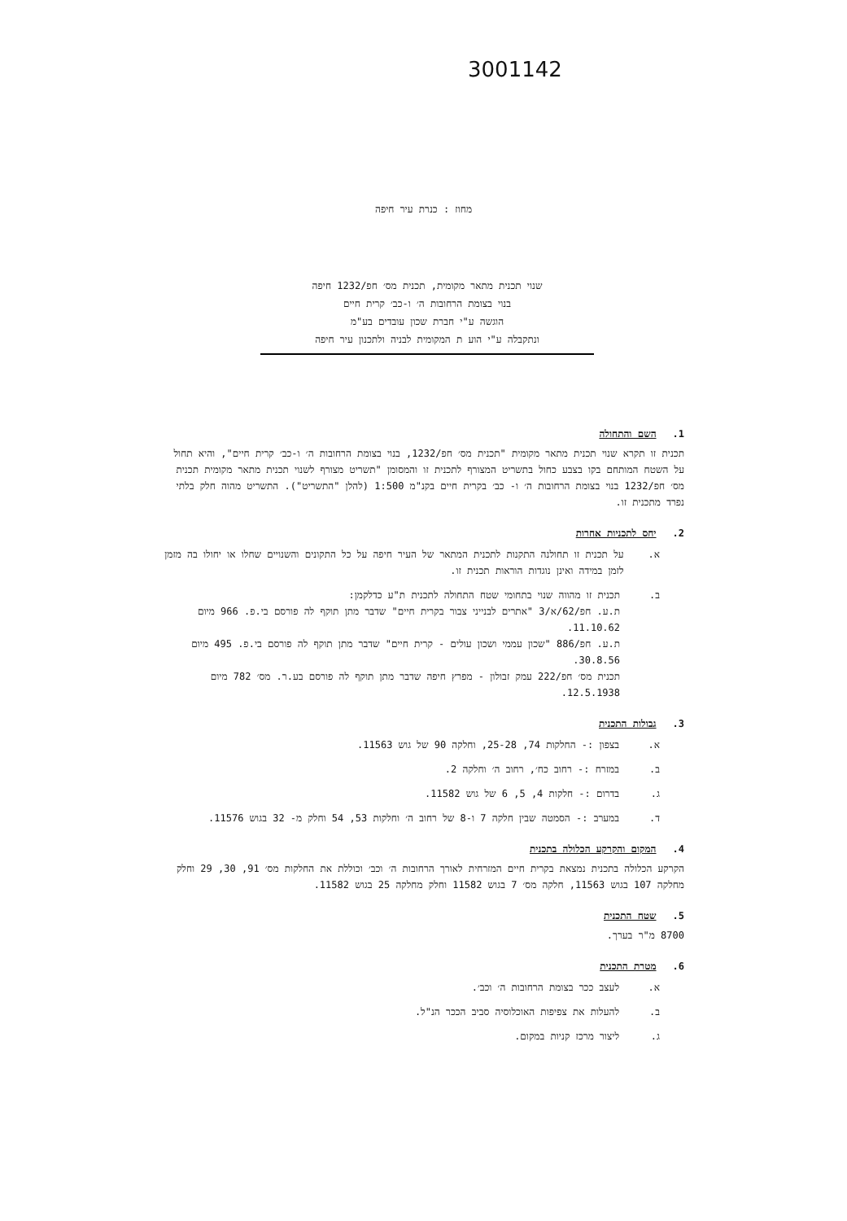3001142
מחוז : כנרת עיר חיפה
שנוי תכנית מתאר מקומית, תכנית מס׳ חפ/1232 חיפה
בנוי בצומת הרחובות ה׳ ו-כב׳ קרית חיים
הוגשה ע"י חברת שכון עובדים בע"מ
ונתקבלה ע"י הוע ת המקומית לבניה ולתכנון עיר חיפה
1. השם והתחולה
תכנית זו תקרא שנוי תכנית מתאר מקומית "תכנית מס׳ חפ/1232, בנוי בצומת הרחובות ה׳ ו-כב׳ קרית חיים", והיא תחול על השטח המותחם בקו בצבע כחול בתשריט המצורף לתכנית זו והמסומן "תשריט מצורף לשנוי תכנית מתאר מקומית תכנית מס׳ חפ/1232 בנוי בצומת הרחובות ה׳ ו- כב׳ בקרית חיים בקנ"מ 1:500 (להלן "התשריט"). התשריט מהוה חלק בלתי נפרד מתכנית זו.
2. יחס לתכניות אחרות
א. על תכנית זו תחולנה התקנות לתכנית המתאר של העיר חיפה על כל התקונים והשנויים שחלו או יחולו בה מזמן לזמן במידה ואינן נוגדות הוראות תכנית זו.
ב. תכנית זו מהווה שנוי בתחומי שטח התחולה לתכנית ת"ע כדלקמן:
ת.ע. חפ/62/א/3 "אתרים לבנייני צבור בקרית חיים" שדבר מתן תוקף לה פורסם בי.פ. 966 מיום 11.10.62.
ת.ע. חפ/886 "שכון עממי ושכון עולים - קרית חיים" שדבר מתן תוקף לה פורסם בי.פ. 495 מיום 30.8.56.
תכנית מס׳ חפ/222 עמק זבולון - מפרץ חיפה שדבר מתן תוקף לה פורסם בע.ר. מס׳ 782 מיום 12.5.1938.
3. גבולות התכנית
א. בצפון :- החלקות 74, 25-28, וחלקה 90 של גוש 11563.
ב. במזרח :- רחוב כח׳, רחוב ה׳ וחלקה 2.
ג. בדרום :- חלקות 4, 5, 6 של גוש 11582.
ד. במערב :- הסמטה שבין חלקה 7 ו-8 של רחוב ה׳ וחלקות 53, 54 וחלק מ- 32 בגוש 11576.
4. המקום והקרקע הכלולה בתכנית
הקרקע הכלולה בתכנית נמצאת בקרית חיים המזרחית לאורך הרחובות ה׳ וכב׳ וכוללת את החלקות מס׳ 91, 30, 29 וחלק מחלקה 107 בגוש 11563, חלקה מס׳ 7 בגוש 11582 וחלק מחלקה 25 בגוש 11582.
5. שטח התכנית
8700 מ"ר בערך.
6. מטרת התכנית
א. לעצב ככר בצומת הרחובות ה׳ וכב׳.
ב. להעלות את צפיפות האוכלוסיה סביב הככר הנ"ל.
ג. ליצור מרכז קניות במקום.